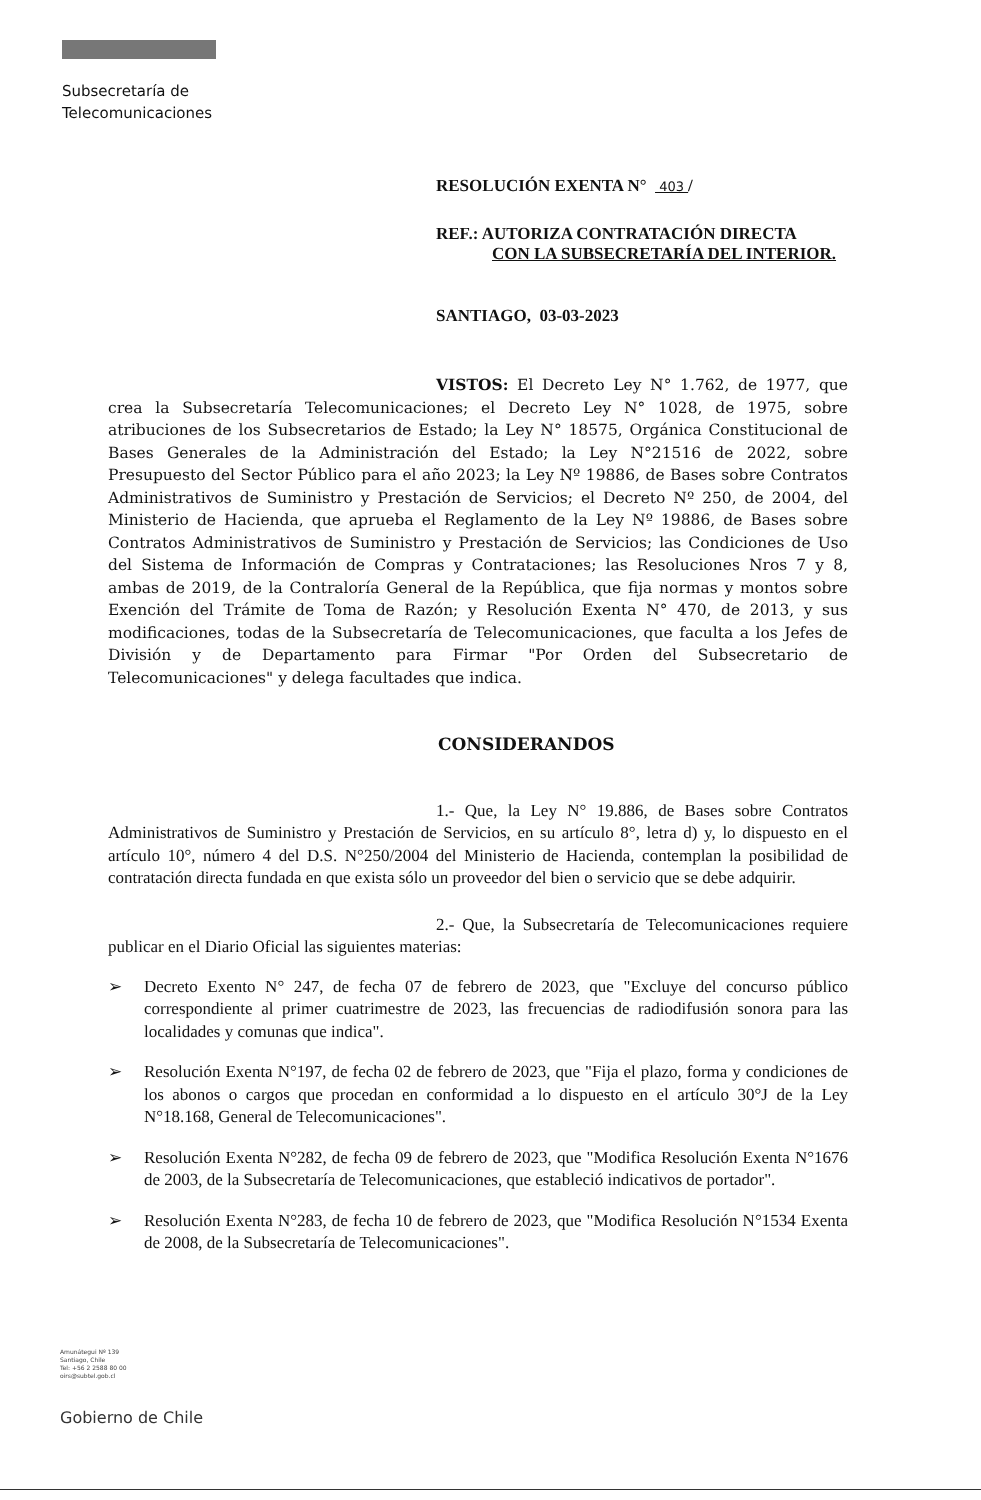Subsecretaría de
Telecomunicaciones
RESOLUCIÓN EXENTA N° 403 /
REF.: AUTORIZA CONTRATACIÓN DIRECTA
CON LA SUBSECRETARÍA DEL INTERIOR.
SANTIAGO, 03-03-2023
VISTOS: El Decreto Ley N° 1.762, de 1977, que crea la Subsecretaría Telecomunicaciones; el Decreto Ley N° 1028, de 1975, sobre atribuciones de los Subsecretarios de Estado; la Ley N° 18575, Orgánica Constitucional de Bases Generales de la Administración del Estado; la Ley N°21516 de 2022, sobre Presupuesto del Sector Público para el año 2023; la Ley Nº 19886, de Bases sobre Contratos Administrativos de Suministro y Prestación de Servicios; el Decreto Nº 250, de 2004, del Ministerio de Hacienda, que aprueba el Reglamento de la Ley Nº 19886, de Bases sobre Contratos Administrativos de Suministro y Prestación de Servicios; las Condiciones de Uso del Sistema de Información de Compras y Contrataciones; las Resoluciones Nros 7 y 8, ambas de 2019, de la Contraloría General de la República, que fija normas y montos sobre Exención del Trámite de Toma de Razón; y Resolución Exenta N° 470, de 2013, y sus modificaciones, todas de la Subsecretaría de Telecomunicaciones, que faculta a los Jefes de División y de Departamento para Firmar "Por Orden del Subsecretario de Telecomunicaciones" y delega facultades que indica.
CONSIDERANDOS
1.- Que, la Ley N° 19.886, de Bases sobre Contratos Administrativos de Suministro y Prestación de Servicios, en su artículo 8°, letra d) y, lo dispuesto en el artículo 10°, número 4 del D.S. N°250/2004 del Ministerio de Hacienda, contemplan la posibilidad de contratación directa fundada en que exista sólo un proveedor del bien o servicio que se debe adquirir.
2.- Que, la Subsecretaría de Telecomunicaciones requiere publicar en el Diario Oficial las siguientes materias:
➢ Decreto Exento N° 247, de fecha 07 de febrero de 2023, que "Excluye del concurso público correspondiente al primer cuatrimestre de 2023, las frecuencias de radiodifusión sonora para las localidades y comunas que indica".
➢ Resolución Exenta N°197, de fecha 02 de febrero de 2023, que "Fija el plazo, forma y condiciones de los abonos o cargos que procedan en conformidad a lo dispuesto en el artículo 30°J de la Ley N°18.168, General de Telecomunicaciones".
➢ Resolución Exenta N°282, de fecha 09 de febrero de 2023, que "Modifica Resolución Exenta N°1676 de 2003, de la Subsecretaría de Telecomunicaciones, que estableció indicativos de portador".
➢ Resolución Exenta N°283, de fecha 10 de febrero de 2023, que "Modifica Resolución N°1534 Exenta de 2008, de la Subsecretaría de Telecomunicaciones".
Amunátegui Nº 139
Santiago, Chile
Tel: +56 2 2588 80 00
oirs@subtel.gob.cl
Gobierno de Chile